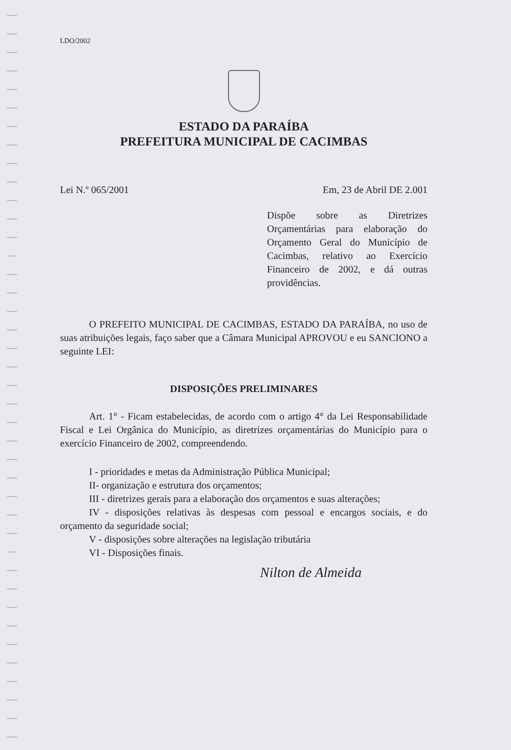LDO/2002
ESTADO DA PARAÍBA
PREFEITURA MUNICIPAL DE CACIMBAS
Lei N.º 065/2001 Em, 23 de Abril DE 2.001
Dispõe sobre as Diretrizes Orçamentárias para elaboração do Orçamento Geral do Município de Cacimbas, relativo ao Exercício Financeiro de 2002, e dá outras providências.
O PREFEITO MUNICIPAL DE CACIMBAS, ESTADO DA PARAÍBA, no uso de suas atribuições legais, faço saber que a Câmara Municipal APROVOU e eu SANCIONO a seguinte LEI:
DISPOSIÇÕES PRELIMINARES
Art. 1° - Ficam estabelecidas, de acordo com o artigo 4° da Lei Responsabilidade Fiscal e Lei Orgânica do Município, as diretrizes orçamentárias do Município para o exercício Financeiro de 2002, compreendendo.
I - prioridades e metas da Administração Pública Municipal;
II- organização e estrutura dos orçamentos;
III - diretrizes gerais para a elaboração dos orçamentos e suas alterações;
IV - disposições relativas às despesas com pessoal e encargos sociais, e do orçamento da seguridade social;
V - disposições sobre alterações na legislação tributária
VI - Disposições finais.
Nilton de Almeida